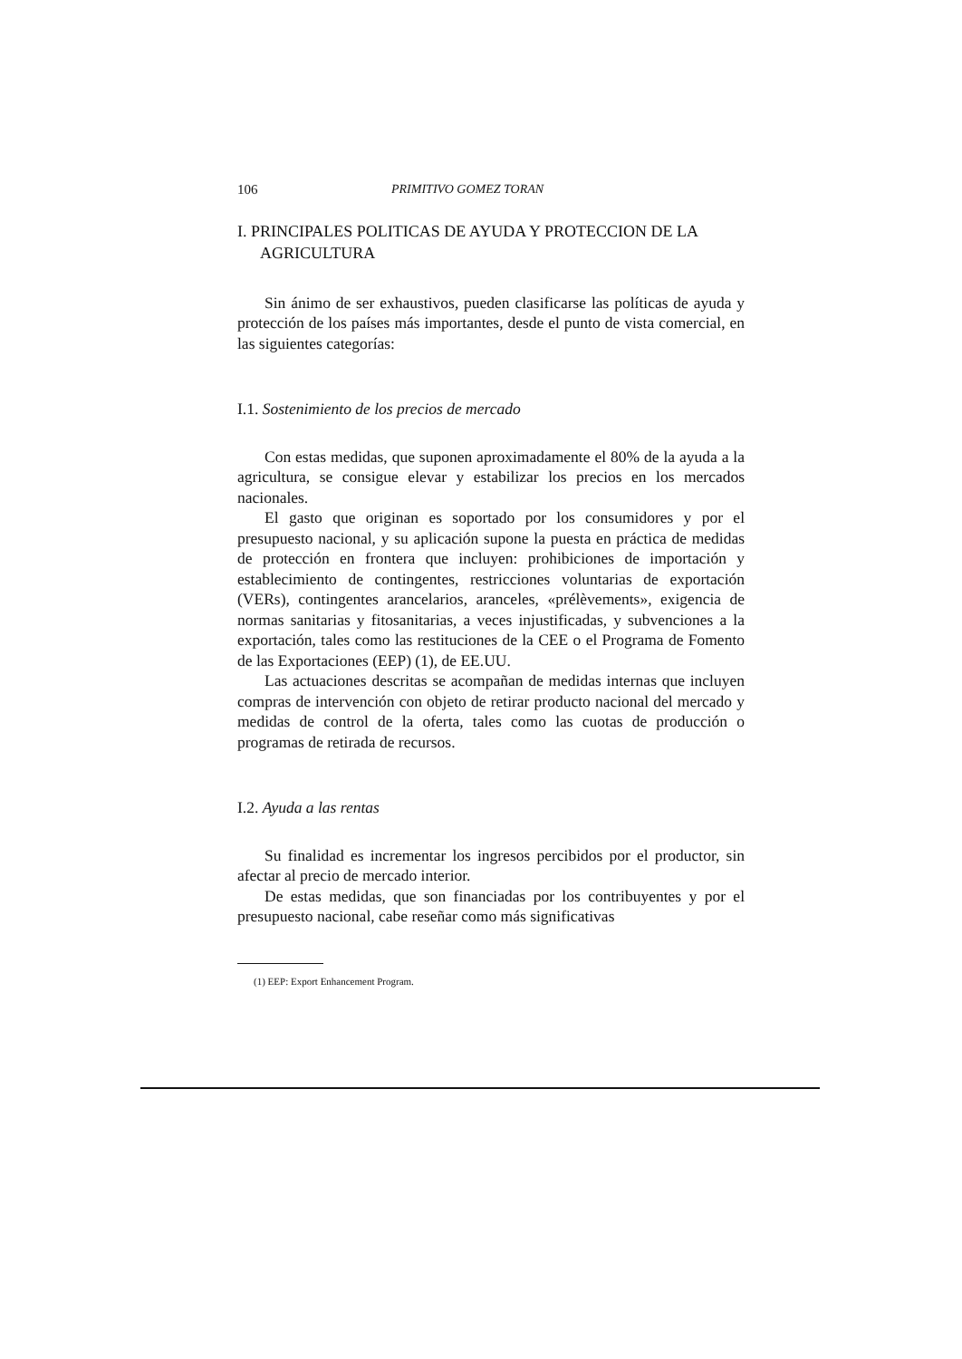106 PRIMITIVO GOMEZ TORAN
I. PRINCIPALES POLITICAS DE AYUDA Y PROTECCION DE LA AGRICULTURA
Sin ánimo de ser exhaustivos, pueden clasificarse las políticas de ayuda y protección de los países más importantes, desde el punto de vista comercial, en las siguientes categorías:
I.1. Sostenimiento de los precios de mercado
Con estas medidas, que suponen aproximadamente el 80% de la ayuda a la agricultura, se consigue elevar y estabilizar los precios en los mercados nacionales.
El gasto que originan es soportado por los consumidores y por el presupuesto nacional, y su aplicación supone la puesta en práctica de medidas de protección en frontera que incluyen: prohibiciones de importación y establecimiento de contingentes, restricciones voluntarias de exportación (VERs), contingentes arancelarios, aranceles, «prélèvements», exigencia de normas sanitarias y fitosanitarias, a veces injustificadas, y subvenciones a la exportación, tales como las restituciones de la CEE o el Programa de Fomento de las Exportaciones (EEP) (1), de EE.UU.
Las actuaciones descritas se acompañan de medidas internas que incluyen compras de intervención con objeto de retirar producto nacional del mercado y medidas de control de la oferta, tales como las cuotas de producción o programas de retirada de recursos.
I.2. Ayuda a las rentas
Su finalidad es incrementar los ingresos percibidos por el productor, sin afectar al precio de mercado interior.
De estas medidas, que son financiadas por los contribuyentes y por el presupuesto nacional, cabe reseñar como más significativas
(1) EEP: Export Enhancement Program.